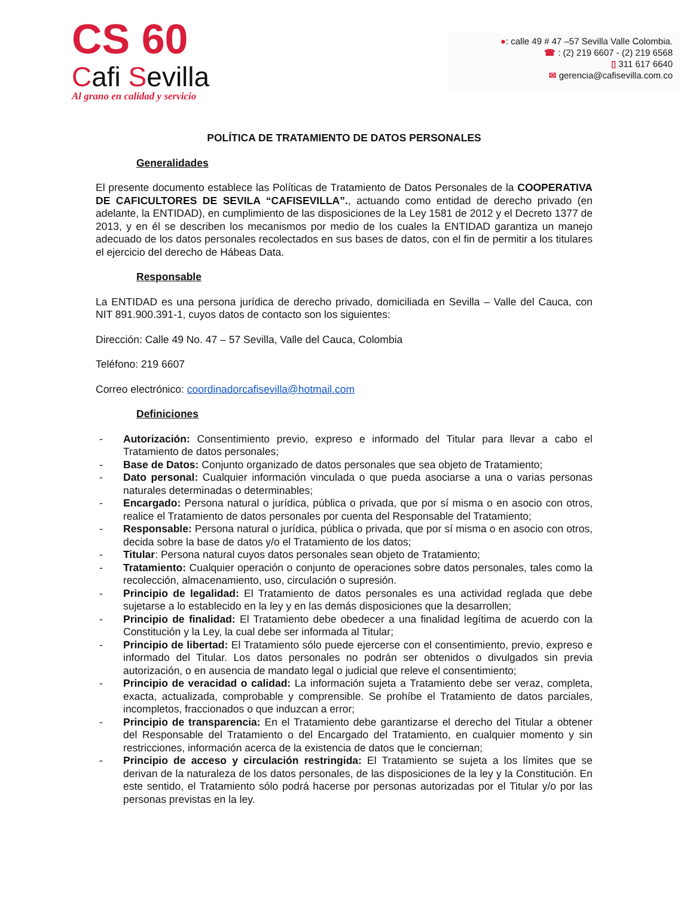CS 60
Cafi Sevilla
Al grano en calidad y servicio
●: calle 49 # 47 –57 Sevilla Valle Colombia.
☎ : (2) 219 6607 - (2) 219 6568
▯ 311 617 6640
✉ gerencia@cafisevilla.com.co
POLÍTICA DE TRATAMIENTO DE DATOS PERSONALES
Generalidades
El presente documento establece las Políticas de Tratamiento de Datos Personales de la COOPERATIVA DE CAFICULTORES DE SEVILA “CAFISEVILLA”., actuando como entidad de derecho privado (en adelante, la ENTIDAD), en cumplimiento de las disposiciones de la Ley 1581 de 2012 y el Decreto 1377 de 2013, y en él se describen los mecanismos por medio de los cuales la ENTIDAD garantiza un manejo adecuado de los datos personales recolectados en sus bases de datos, con el fin de permitir a los titulares el ejercicio del derecho de Hábeas Data.
Responsable
La ENTIDAD es una persona jurídica de derecho privado, domiciliada en Sevilla – Valle del Cauca, con NIT 891.900.391-1, cuyos datos de contacto son los siguientes:
Dirección: Calle 49 No. 47 – 57 Sevilla, Valle del Cauca, Colombia
Teléfono: 219 6607
Correo electrónico: coordinadorcafisevilla@hotmail.com
Definiciones
- Autorización: Consentimiento previo, expreso e informado del Titular para llevar a cabo el Tratamiento de datos personales;
- Base de Datos: Conjunto organizado de datos personales que sea objeto de Tratamiento;
- Dato personal: Cualquier información vinculada o que pueda asociarse a una o varias personas naturales determinadas o determinables;
- Encargado: Persona natural o jurídica, pública o privada, que por sí misma o en asocio con otros, realice el Tratamiento de datos personales por cuenta del Responsable del Tratamiento;
- Responsable: Persona natural o jurídica, pública o privada, que por sí misma o en asocio con otros, decida sobre la base de datos y/o el Tratamiento de los datos;
- Titular: Persona natural cuyos datos personales sean objeto de Tratamiento;
- Tratamiento: Cualquier operación o conjunto de operaciones sobre datos personales, tales como la recolección, almacenamiento, uso, circulación o supresión.
- Principio de legalidad: El Tratamiento de datos personales es una actividad reglada que debe sujetarse a lo establecido en la ley y en las demás disposiciones que la desarrollen;
- Principio de finalidad: El Tratamiento debe obedecer a una finalidad legítima de acuerdo con la Constitución y la Ley, la cual debe ser informada al Titular;
- Principio de libertad: El Tratamiento sólo puede ejercerse con el consentimiento, previo, expreso e informado del Titular. Los datos personales no podrán ser obtenidos o divulgados sin previa autorización, o en ausencia de mandato legal o judicial que releve el consentimiento;
- Principio de veracidad o calidad: La información sujeta a Tratamiento debe ser veraz, completa, exacta, actualizada, comprobable y comprensible. Se prohíbe el Tratamiento de datos parciales, incompletos, fraccionados o que induzcan a error;
- Principio de transparencia: En el Tratamiento debe garantizarse el derecho del Titular a obtener del Responsable del Tratamiento o del Encargado del Tratamiento, en cualquier momento y sin restricciones, información acerca de la existencia de datos que le conciernan;
- Principio de acceso y circulación restringida: El Tratamiento se sujeta a los límites que se derivan de la naturaleza de los datos personales, de las disposiciones de la ley y la Constitución. En este sentido, el Tratamiento sólo podrá hacerse por personas autorizadas por el Titular y/o por las personas previstas en la ley.